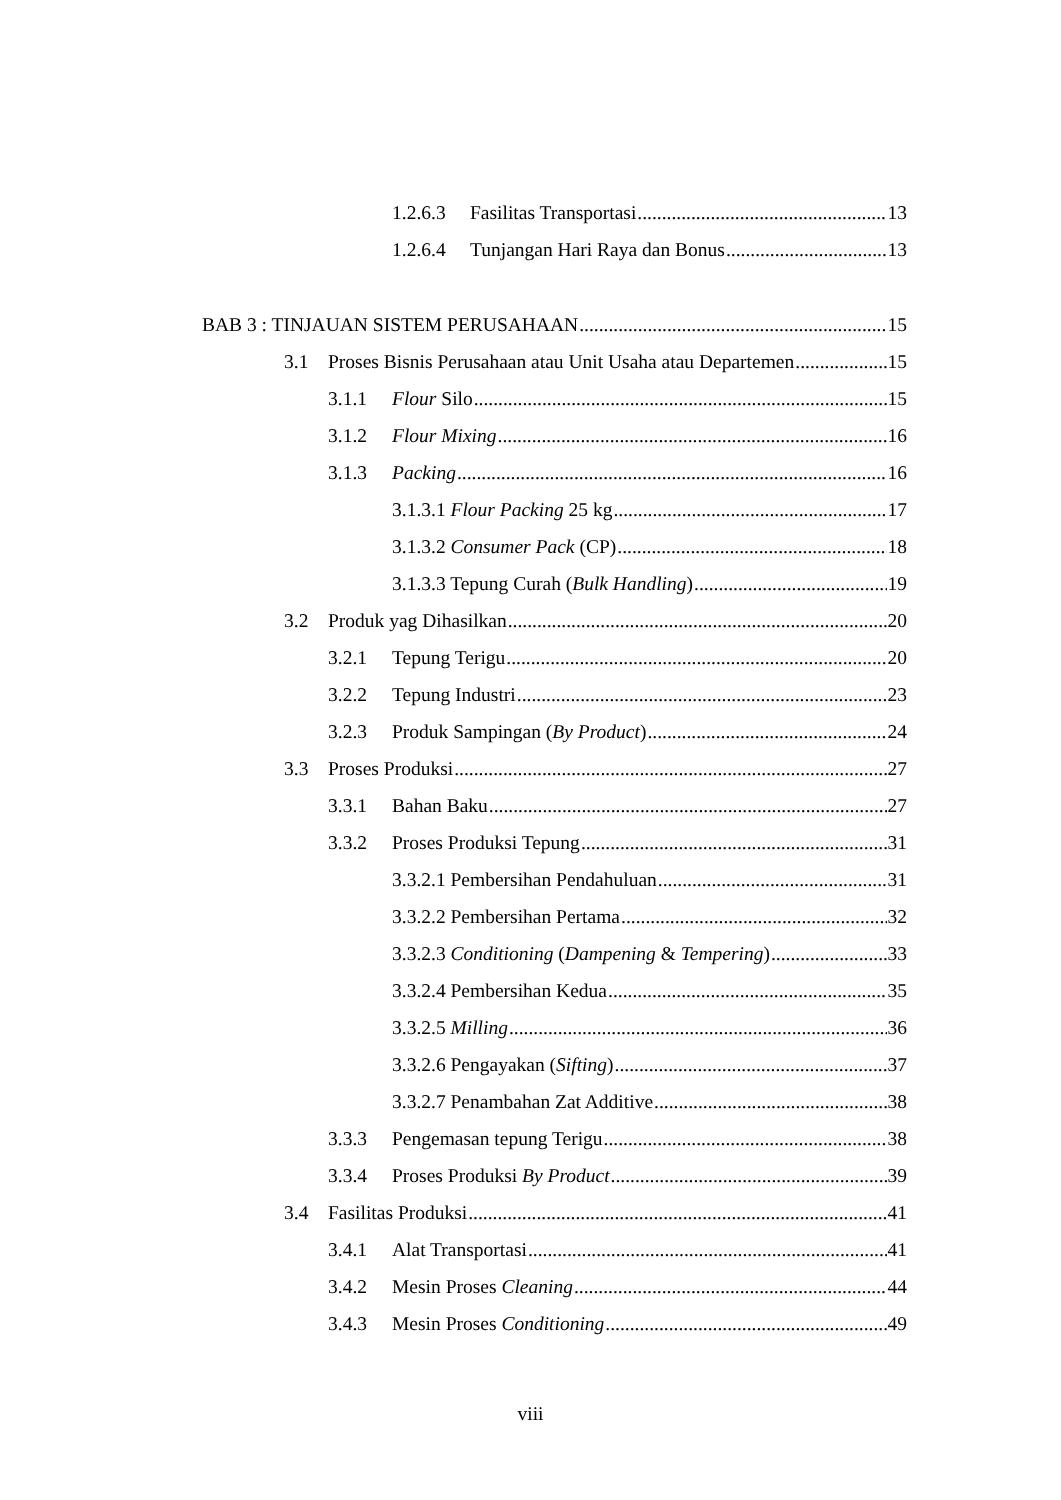1.2.6.3 Fasilitas Transportasi 13
1.2.6.4 Tunjangan Hari Raya dan Bonus 13
BAB 3 : TINJAUAN SISTEM PERUSAHAAN 15
3.1 Proses Bisnis Perusahaan atau Unit Usaha atau Departemen 15
3.1.1 Flour Silo 15
3.1.2 Flour Mixing 16
3.1.3 Packing 16
3.1.3.1 Flour Packing 25 kg 17
3.1.3.2 Consumer Pack (CP) 18
3.1.3.3 Tepung Curah (Bulk Handling) 19
3.2 Produk yag Dihasilkan 20
3.2.1 Tepung Terigu 20
3.2.2 Tepung Industri 23
3.2.3 Produk Sampingan (By Product) 24
3.3 Proses Produksi 27
3.3.1 Bahan Baku 27
3.3.2 Proses Produksi Tepung 31
3.3.2.1 Pembersihan Pendahuluan 31
3.3.2.2 Pembersihan Pertama 32
3.3.2.3 Conditioning (Dampening & Tempering) 33
3.3.2.4 Pembersihan Kedua 35
3.3.2.5 Milling 36
3.3.2.6 Pengayakan (Sifting) 37
3.3.2.7 Penambahan Zat Additive 38
3.3.3 Pengemasan tepung Terigu 38
3.3.4 Proses Produksi By Product 39
3.4 Fasilitas Produksi 41
3.4.1 Alat Transportasi 41
3.4.2 Mesin Proses Cleaning 44
3.4.3 Mesin Proses Conditioning 49
viii